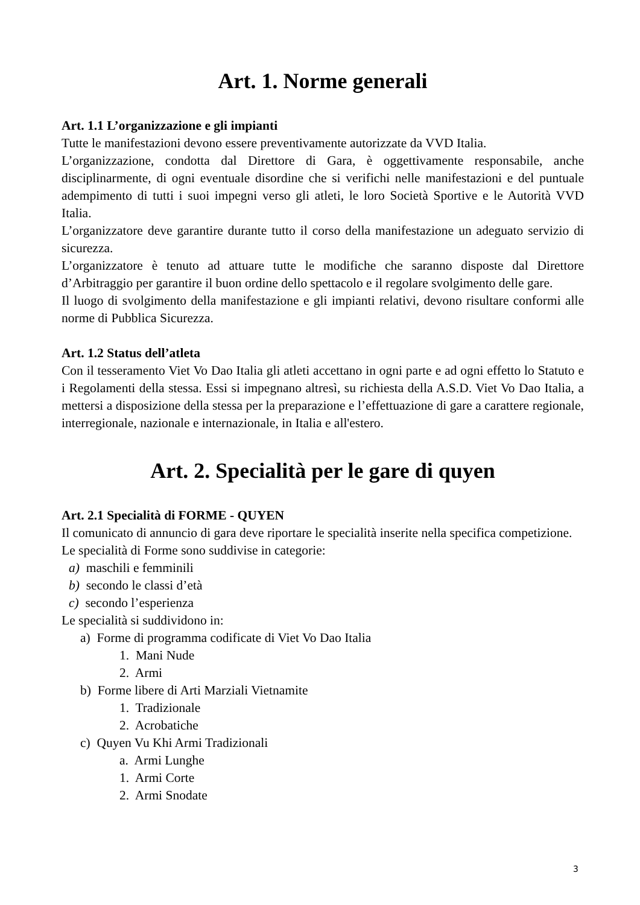Art. 1. Norme generali
Art. 1.1 L’organizzazione e gli impianti
Tutte le manifestazioni devono essere preventivamente autorizzate da VVD Italia.
L’organizzazione, condotta dal Direttore di Gara, è oggettivamente responsabile, anche disciplinarmente, di ogni eventuale disordine che si verifichi nelle manifestazioni e del puntuale adempimento di tutti i suoi impegni verso gli atleti, le loro Società Sportive e le Autorità VVD Italia.
L’organizzatore deve garantire durante tutto il corso della manifestazione un adeguato servizio di sicurezza.
L’organizzatore è tenuto ad attuare tutte le modifiche che saranno disposte dal Direttore d’Arbitraggio per garantire il buon ordine dello spettacolo e il regolare svolgimento delle gare.
Il luogo di svolgimento della manifestazione e gli impianti relativi, devono risultare conformi alle norme di Pubblica Sicurezza.
Art. 1.2 Status dell’atleta
Con il tesseramento Viet Vo Dao Italia gli atleti accettano in ogni parte e ad ogni effetto lo Statuto e i Regolamenti della stessa. Essi si impegnano altresì, su richiesta della A.S.D. Viet Vo Dao Italia, a mettersi a disposizione della stessa per la preparazione e l’effettuazione di gare a carattere regionale, interregionale, nazionale e internazionale, in Italia e all'estero.
Art. 2. Specialità per le gare di quyen
Art. 2.1 Specialità di FORME - QUYEN
Il comunicato di annuncio di gara deve riportare le specialità inserite nella specifica competizione.
Le specialità di Forme sono suddivise in categorie:
a) maschili e femminili
b) secondo le classi d’età
c) secondo l’esperienza
Le specialità si suddividono in:
a) Forme di programma codificate di Viet Vo Dao Italia
1. Mani Nude
2. Armi
b) Forme libere di Arti Marziali Vietnamite
1. Tradizionale
2. Acrobatiche
c) Quyen Vu Khi Armi Tradizionali
a. Armi Lunghe
1. Armi Corte
2. Armi Snodate
3